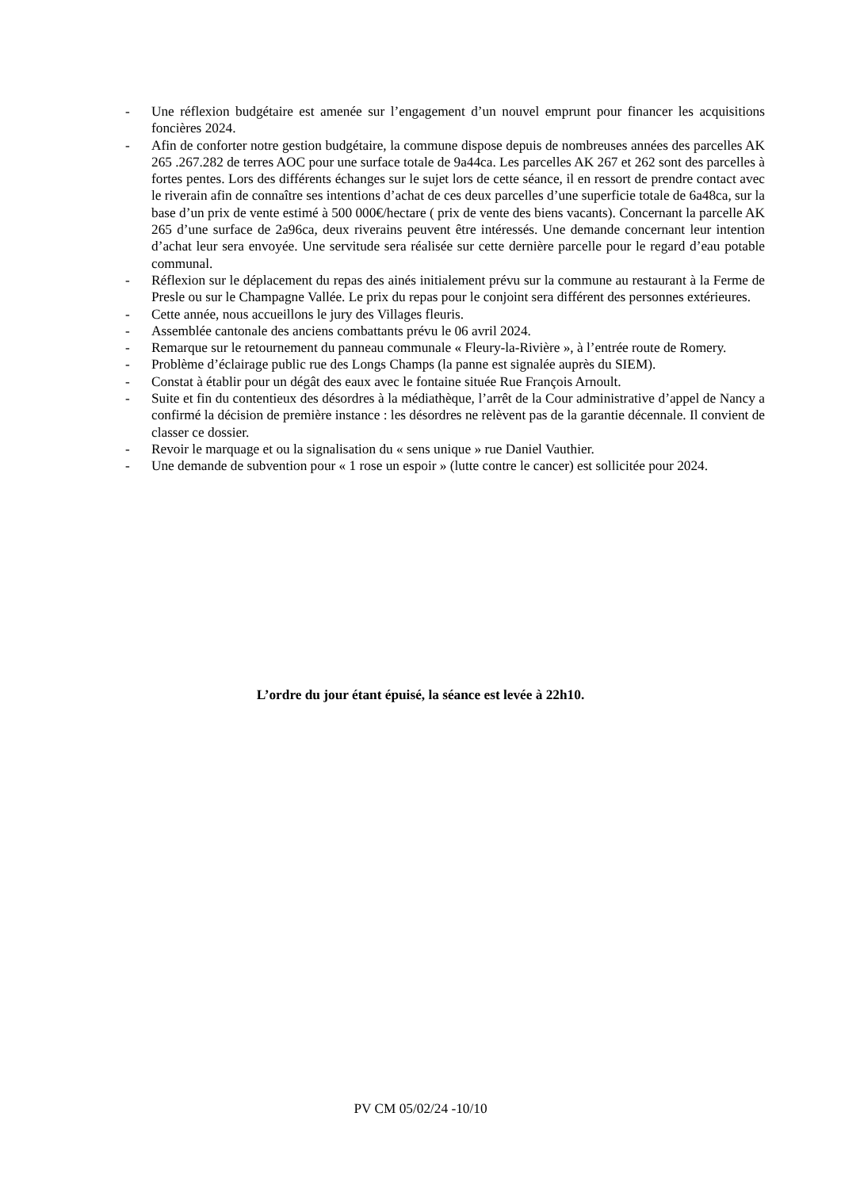- Une réflexion budgétaire est amenée sur l’engagement d’un nouvel emprunt pour financer les acquisitions foncières 2024.
- Afin de conforter notre gestion budgétaire, la commune dispose depuis de nombreuses années des parcelles AK 265 .267.282 de terres AOC pour une surface totale de 9a44ca. Les parcelles AK 267 et 262 sont des parcelles à fortes pentes. Lors des différents échanges sur le sujet lors de cette séance, il en ressort de prendre contact avec le riverain afin de connaître ses intentions d’achat de ces deux parcelles d’une superficie totale de 6a48ca, sur la base d’un prix de vente estimé à 500 000€/hectare ( prix de vente des biens vacants). Concernant la parcelle AK 265 d’une surface de 2a96ca, deux riverains peuvent être intéressés. Une demande concernant leur intention d’achat leur sera envoyée. Une servitude sera réalisée sur cette dernière parcelle pour le regard d’eau potable communal.
- Réflexion sur le déplacement du repas des ainés initialement prévu sur la commune au restaurant à la Ferme de Presle ou sur le Champagne Vallée. Le prix du repas pour le conjoint sera différent des personnes extérieures.
- Cette année, nous accueillons le jury des Villages fleuris.
- Assemblée cantonale des anciens combattants prévu le 06 avril 2024.
- Remarque sur le retournement du panneau communale « Fleury-la-Rivière », à l’entrée route de Romery.
- Problème d’éclairage public rue des Longs Champs (la panne est signalée auprès du SIEM).
- Constat à établir pour un dégât des eaux avec le fontaine située Rue François Arnoult.
- Suite et fin du contentieux des désordres à la médiathèque, l’arrêt de la Cour administrative d’appel de Nancy a confirmé la décision de première instance : les désordres ne relèvent pas de la garantie décennale. Il convient de classer ce dossier.
- Revoir le marquage et ou la signalisation du « sens unique » rue Daniel Vauthier.
- Une demande de subvention pour « 1 rose un espoir » (lutte contre le cancer) est sollicitée pour 2024.
L’ordre du jour étant épuisé, la séance est levée à 22h10.
PV CM 05/02/24 -10/10